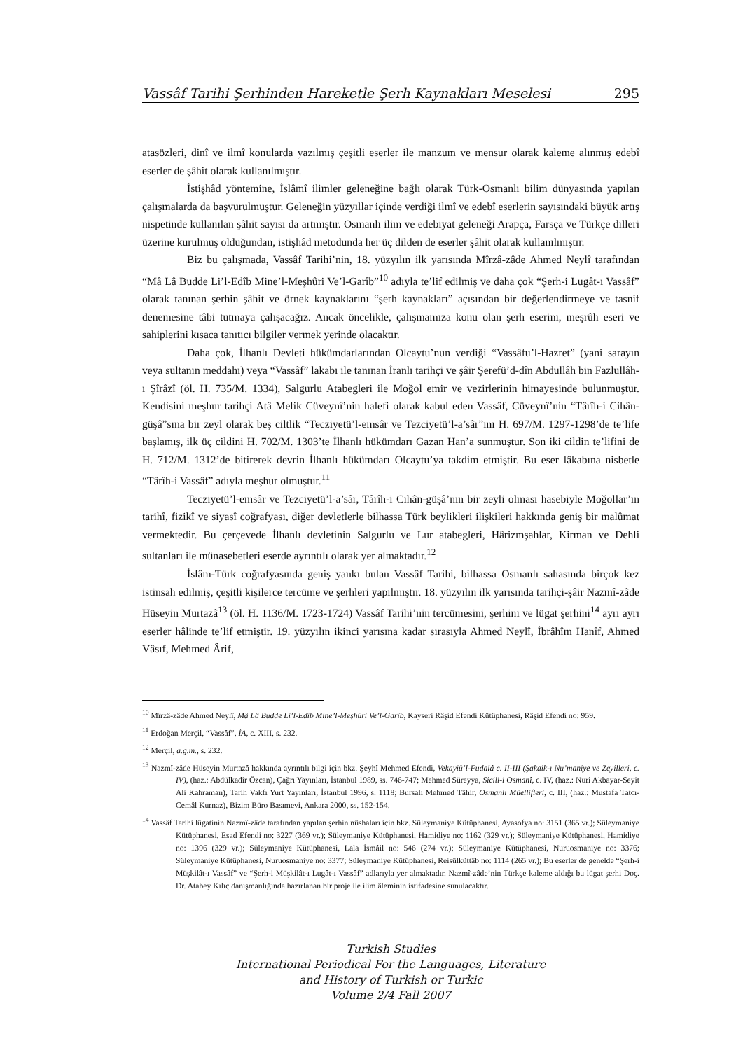Vassâf Tarihi Şerhinden Hareketle Şerh Kaynakları Meselesi 295
atasözleri, dinî ve ilmî konularda yazılmış çeşitli eserler ile manzum ve mensur olarak kaleme alınmış edebî eserler de şâhit olarak kullanılmıştır.
İstişhâd yöntemine, İslâmî ilimler geleneğine bağlı olarak Türk-Osmanlı bilim dünyasında yapılan çalışmalarda da başvurulmuştur. Geleneğin yüzyıllar içinde verdiği ilmî ve edebî eserlerin sayısındaki büyük artış nispetinde kullanılan şâhit sayısı da artmıştır. Osmanlı ilim ve edebiyat geleneği Arapça, Farsça ve Türkçe dilleri üzerine kurulmuş olduğundan, istişhâd metodunda her üç dilden de eserler şâhit olarak kullanılmıştır.
Biz bu çalışmada, Vassâf Tarihi’nin, 18. yüzyılın ilk yarısında Mîrzâ-zâde Ahmed Neylî tarafından “Mâ Lâ Budde Li’l-Edîb Mine’l-Meşhûri Ve’l-Garîb”<sup>10</sup> adıyla te’lif edilmiş ve daha çok “Şerh-i Lugât-ı Vassâf” olarak tanınan şerhin şâhit ve örnek kaynaklarını “şerh kaynakları” açısından bir değerlendirmeye ve tasnif denemesine tâbi tutmaya çalışacağız. Ancak öncelikle, çalışmamıza konu olan şerh eserini, meşrûh eseri ve sahiplerini kısaca tanıtıcı bilgiler vermek yerinde olacaktır.
Daha çok, İlhanlı Devleti hükümdarlarından Olcaytu’nun verdiği “Vassâfu’l-Hazret” (yani sarayın veya sultanın meddahı) veya “Vassâf” lakabı ile tanınan İranlı tarihçi ve şâir Şerefü’d-dîn Abdullâh bin Fazlullâh-ı Şîrâzî (öl. H. 735/M. 1334), Salgurlu Atabegleri ile Moğol emir ve vezirlerinin himayesinde bulunmuştur. Kendisini meşhur tarihçi Atâ Melik Cüveynî’nin halefi olarak kabul eden Vassâf, Cüveynî’nin “Târîh-i Cihân-güşâ”sına bir zeyl olarak beş ciltlik “Tecziyetü’l-emsâr ve Tezciyetü’l-a’sâr”ını H. 697/M. 1297-1298’de te’life başlamış, ilk üç cildini H. 702/M. 1303’te İlhanlı hükümdarı Gazan Han’a sunmuştur. Son iki cildin te’lifini de H. 712/M. 1312’de bitirerek devrin İlhanlı hükümdarı Olcaytu’ya takdim etmiştir. Bu eser lâkabına nisbetle “Târîh-i Vassâf” adıyla meşhur olmuştur.<sup>11</sup>
Tecziyetü’l-emsâr ve Tezciyetü’l-a’sâr, Târîh-i Cihân-güşâ’nın bir zeyli olması hasebiyle Moğollar’ın tarihî, fizikî ve siyasî coğrafyası, diğer devletlerle bilhassa Türk beylikleri ilişkileri hakkında geniş bir malûmat vermektedir. Bu çerçevede İlhanlı devletinin Salgurlu ve Lur atabegleri, Hârizmşahlar, Kirman ve Dehli sultanları ile münasebetleri eserde ayrıntılı olarak yer almaktadır.<sup>12</sup>
İslâm-Türk coğrafyasında geniş yankı bulan Vassâf Tarihi, bilhassa Osmanlı sahasında birçok kez istinsah edilmiş, çeşitli kişilerce tercüme ve şerhleri yapılmıştır. 18. yüzyılın ilk yarısında tarihçi-şâir Nazmî-zâde Hüseyin Murtazâ<sup>13</sup> (öl. H. 1136/M. 1723-1724) Vassâf Tarihi’nin tercümesini, şerhini ve lügat şerhini<sup>14</sup> ayrı ayrı eserler hâlinde te’lif etmiştir. 19. yüzyılın ikinci yarısına kadar sırasıyla Ahmed Neylî, İbrâhîm Hanîf, Ahmed Vâsıf, Mehmed Ârif,
<sup>10</sup> Mîrzâ-zâde Ahmed Neylî, Mâ Lâ Budde Li’l-Edîb Mine’l-Meşhûri Ve’l-Garîb, Kayseri Râşid Efendi Kütüphanesi, Râşid Efendi no: 959.
<sup>11</sup> Erdoğan Merçil, “Vassâf”, İA, c. XIII, s. 232.
<sup>12</sup> Merçil, a.g.m., s. 232.
<sup>13</sup> Nazmî-zâde Hüseyin Murtazâ hakkında ayrıntılı bilgi için bkz. Şeyhî Mehmed Efendi, Vekayiü’l-Fudalâ c. II-III (Şakaik-ı Nu’maniye ve Zeyilleri, c. IV), (haz.: Abdülkadir Özcan), Çağrı Yayınları, İstanbul 1989, ss. 746-747; Mehmed Süreyya, Sicill-i Osmanî, c. IV, (haz.: Nuri Akbayar-Seyit Ali Kahraman), Tarih Vakfı Yurt Yayınları, İstanbul 1996, s. 1118; Bursalı Mehmed Tâhir, Osmanlı Müellifleri, c. III, (haz.: Mustafa Tatcı- Cemâl Kurnaz), Bizim Büro Basımevi, Ankara 2000, ss. 152-154.
<sup>14</sup> Vassâf Tarihi lügatinin Nazmî-zâde tarafından yapılan şerhin nüshaları için bkz. Süleymaniye Kütüphanesi, Ayasofya no: 3151 (365 vr.); Süleymaniye Kütüphanesi, Esad Efendi no: 3227 (369 vr.); Süleymaniye Kütüphanesi, Hamidiye no: 1162 (329 vr.); Süleymaniye Kütüphanesi, Hamidiye no: 1396 (329 vr.); Süleymaniye Kütüphanesi, Lala İsmâil no: 546 (274 vr.); Süleymaniye Kütüphanesi, Nuruosmaniye no: 3376; Süleymaniye Kütüphanesi, Nuruosmaniye no: 3377; Süleymaniye Kütüphanesi, Reisülküttâb no: 1114 (265 vr.); Bu eserler de genelde “Şerh-i Müşkilât-ı Vassâf” ve “Şerh-i Müşkilât-ı Lugât-ı Vassâf” adlarıyla yer almaktadır. Nazmî-zâde’nin Türkçe kaleme aldığı bu lügat şerhi Doç. Dr. Atabey Kılıç danışmanlığında hazırlanan bir proje ile ilim âleminin istifadesine sunulacaktır.
Turkish Studies
International Periodical For the Languages, Literature
and History of Turkish or Turkic
Volume 2/4 Fall 2007